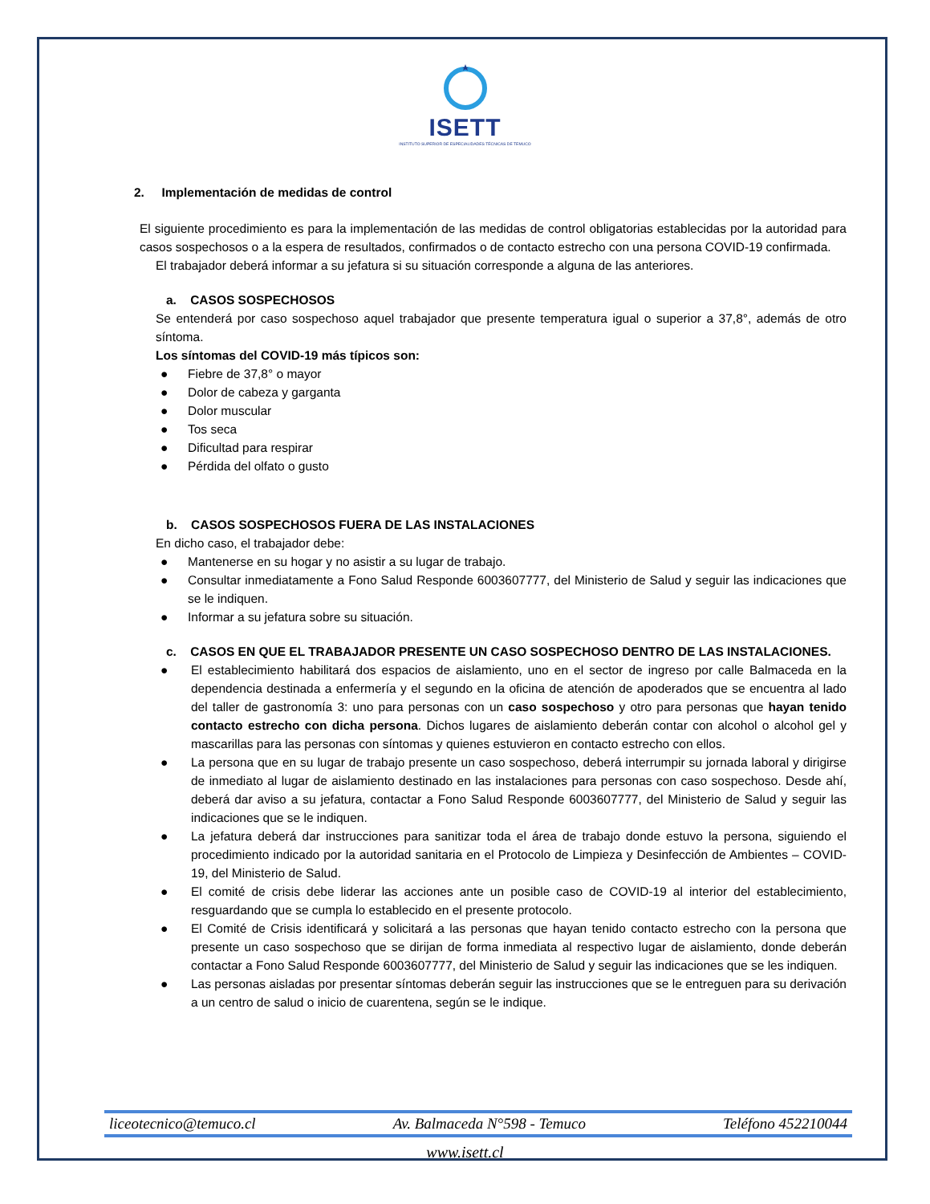ISETT
INSTITUTO SUPERIOR DE ESPECIALIDADES TÉCNICAS DE TEMUCO
2. Implementación de medidas de control
El siguiente procedimiento es para la implementación de las medidas de control obligatorias establecidas por la autoridad para casos sospechosos o a la espera de resultados, confirmados o de contacto estrecho con una persona COVID-19 confirmada.
El trabajador deberá informar a su jefatura si su situación corresponde a alguna de las anteriores.
a. CASOS SOSPECHOSOS
Se entenderá por caso sospechoso aquel trabajador que presente temperatura igual o superior a 37,8°, además de otro síntoma.
Los síntomas del COVID-19 más típicos son:
● Fiebre de 37,8° o mayor
● Dolor de cabeza y garganta
● Dolor muscular
● Tos seca
● Dificultad para respirar
● Pérdida del olfato o gusto
b. CASOS SOSPECHOSOS FUERA DE LAS INSTALACIONES
En dicho caso, el trabajador debe:
● Mantenerse en su hogar y no asistir a su lugar de trabajo.
● Consultar inmediatamente a Fono Salud Responde 6003607777, del Ministerio de Salud y seguir las indicaciones que se le indiquen.
● Informar a su jefatura sobre su situación.
c. CASOS EN QUE EL TRABAJADOR PRESENTE UN CASO SOSPECHOSO DENTRO DE LAS INSTALACIONES.
● El establecimiento habilitará dos espacios de aislamiento, uno en el sector de ingreso por calle Balmaceda en la dependencia destinada a enfermería y el segundo en la oficina de atención de apoderados que se encuentra al lado del taller de gastronomía 3: uno para personas con un caso sospechoso y otro para personas que hayan tenido contacto estrecho con dicha persona. Dichos lugares de aislamiento deberán contar con alcohol o alcohol gel y mascarillas para las personas con síntomas y quienes estuvieron en contacto estrecho con ellos.
● La persona que en su lugar de trabajo presente un caso sospechoso, deberá interrumpir su jornada laboral y dirigirse de inmediato al lugar de aislamiento destinado en las instalaciones para personas con caso sospechoso. Desde ahí, deberá dar aviso a su jefatura, contactar a Fono Salud Responde 6003607777, del Ministerio de Salud y seguir las indicaciones que se le indiquen.
● La jefatura deberá dar instrucciones para sanitizar toda el área de trabajo donde estuvo la persona, siguiendo el procedimiento indicado por la autoridad sanitaria en el Protocolo de Limpieza y Desinfección de Ambientes – COVID-19, del Ministerio de Salud.
● El comité de crisis debe liderar las acciones ante un posible caso de COVID-19 al interior del establecimiento, resguardando que se cumpla lo establecido en el presente protocolo.
● El Comité de Crisis identificará y solicitará a las personas que hayan tenido contacto estrecho con la persona que presente un caso sospechoso que se dirijan de forma inmediata al respectivo lugar de aislamiento, donde deberán contactar a Fono Salud Responde 6003607777, del Ministerio de Salud y seguir las indicaciones que se les indiquen.
● Las personas aisladas por presentar síntomas deberán seguir las instrucciones que se le entreguen para su derivación a un centro de salud o inicio de cuarentena, según se le indique.
liceotecnico@temuco.cl Av. Balmaceda N°598 - Temuco Teléfono 452210044
www.isett.cl